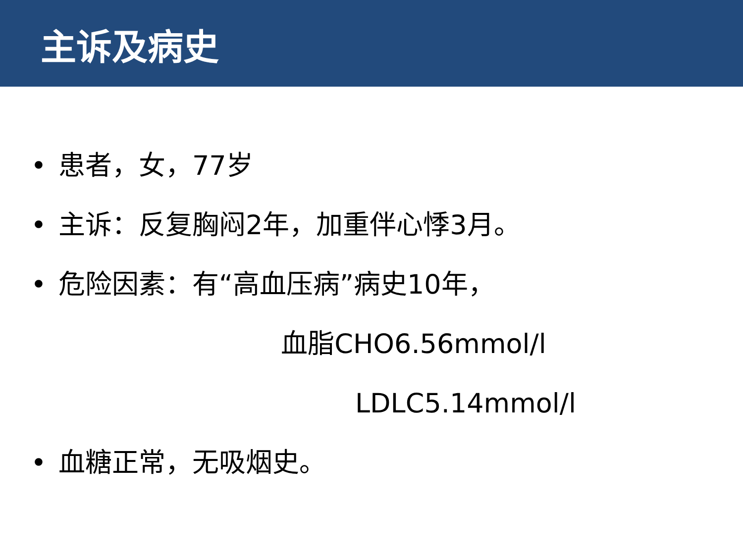主诉及病史
• 患者，女，77岁
• 主诉：反复胸闷2年，加重伴心悸3月。
• 危险因素：有“高血压病”病史10年，
血脂CHO6.56mmol/l
LDLC5.14mmol/l
• 血糖正常，无吸烟史。